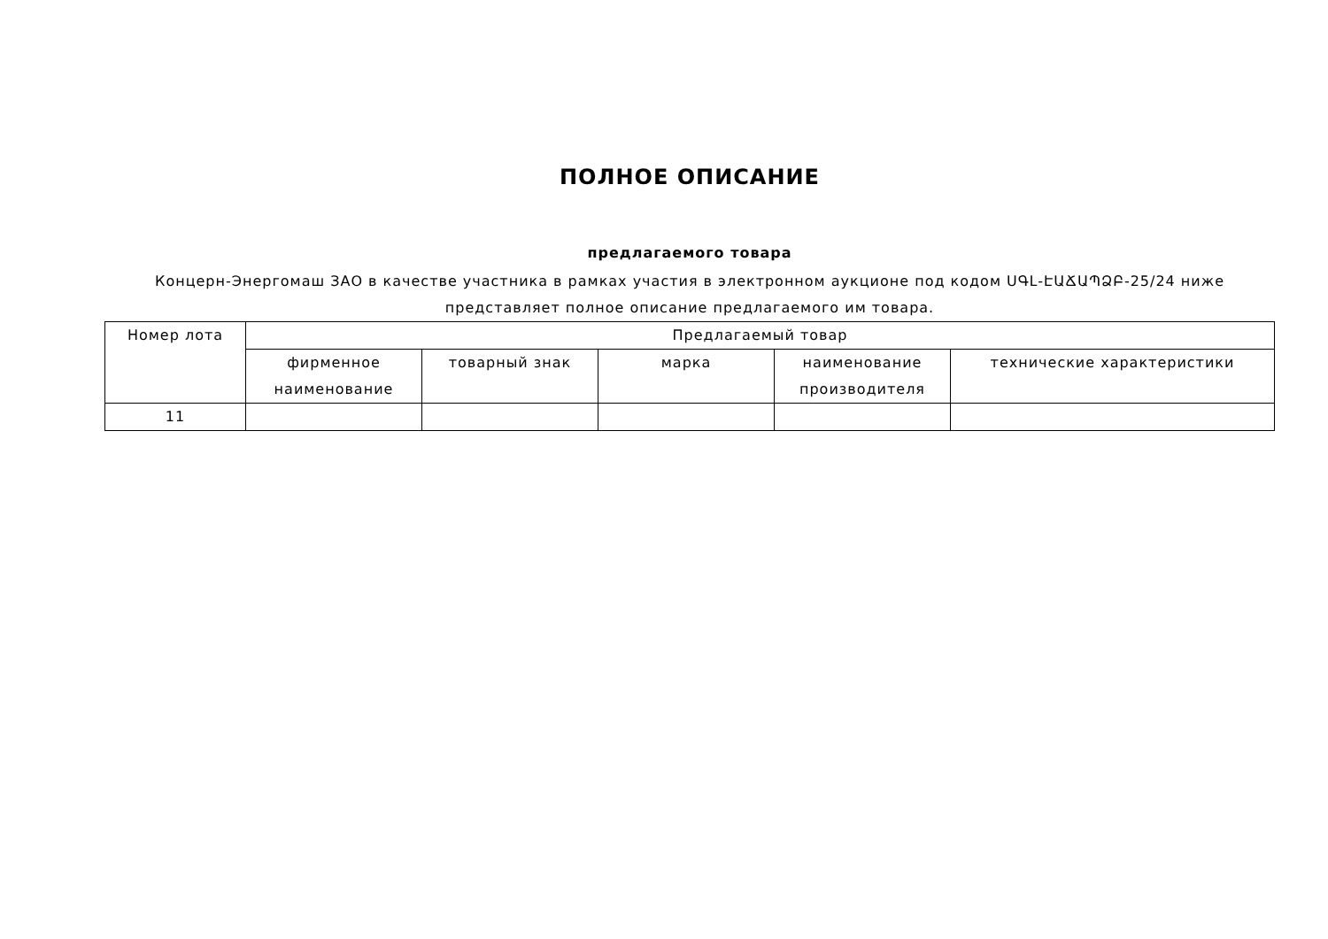ПОЛНОЕ ОПИСАНИЕ
предлагаемого товара
Концерн-Энергомаш ЗАО в качестве участника в рамках участия в электронном аукционе под кодом ՍԳԼ-ԷԱՃԱՊՁԲ-25/24 ниже представляет полное описание предлагаемого им товара.
| Номер лота | Предлагаемый товар | | | | |
| --- | --- | --- | --- | --- | --- |
| | фирменное наименование | товарный знак | марка | наименование производителя | технические характеристики |
| 11 | | | | | |